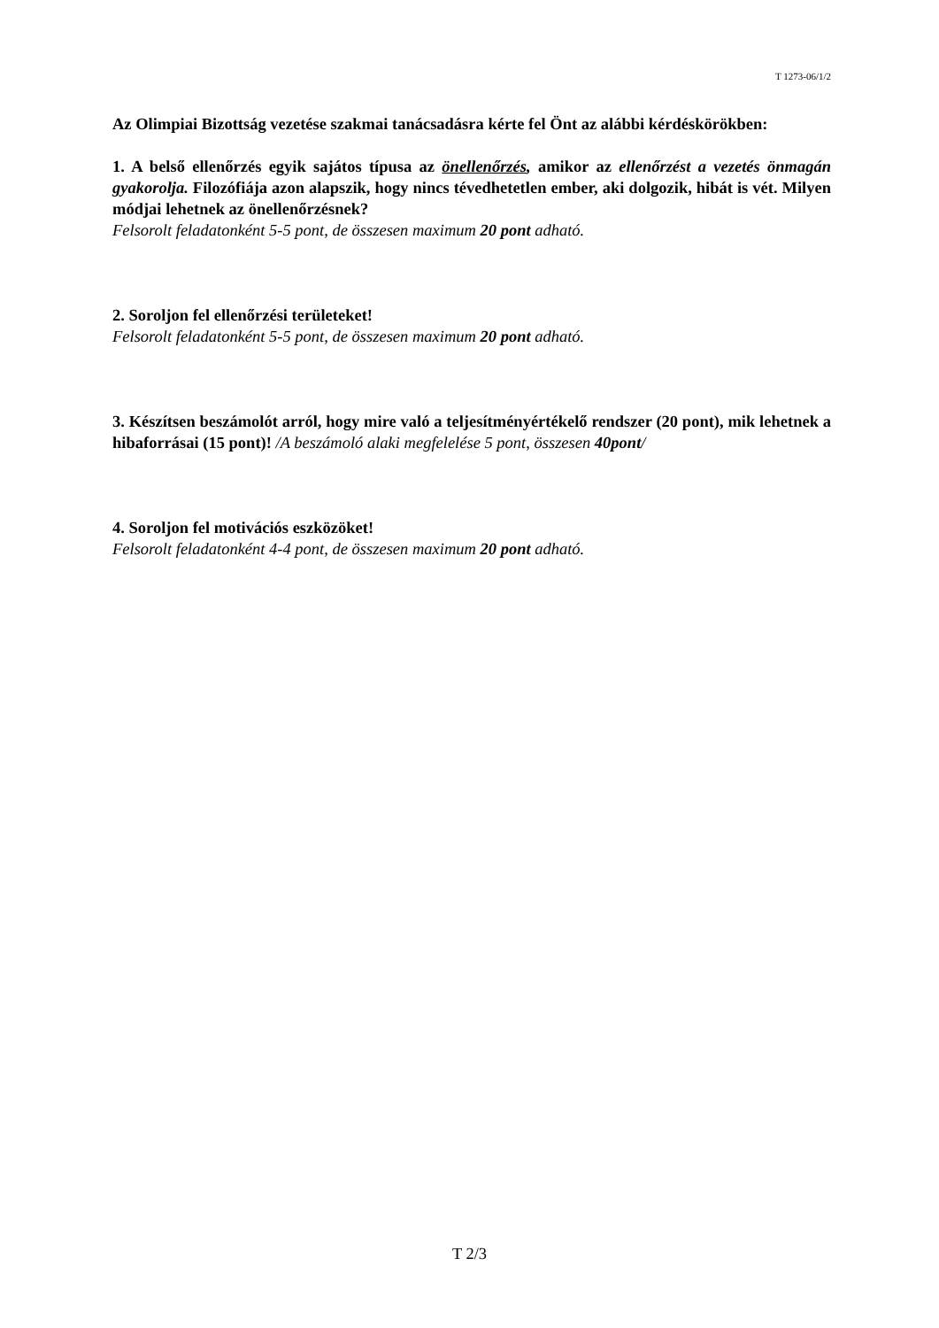T 1273-06/1/2
Az Olimpiai Bizottság vezetése szakmai tanácsadásra kérte fel Önt az alábbi kérdéskörökben:
1. A belső ellenőrzés egyik sajátos típusa az önellenőrzés, amikor az ellenőrzést a vezetés önmagán gyakorolja. Filozófiája azon alapszik, hogy nincs tévedhetetlen ember, aki dolgozik, hibát is vét. Milyen módjai lehetnek az önellenőrzésnek?
Felsorolt feladatonként 5-5 pont, de összesen maximum 20 pont adható.
2. Soroljon fel ellenőrzési területeket!
Felsorolt feladatonként 5-5 pont, de összesen maximum 20 pont adható.
3. Készítsen beszámolót arról, hogy mire való a teljesítményértékelő rendszer (20 pont), mik lehetnek a hibaforrásai (15 pont)! /A beszámoló alaki megfelelése 5 pont, összesen 40pont/
4. Soroljon fel motivációs eszközöket!
Felsorolt feladatonként 4-4 pont, de összesen maximum 20 pont adható.
T 2/3